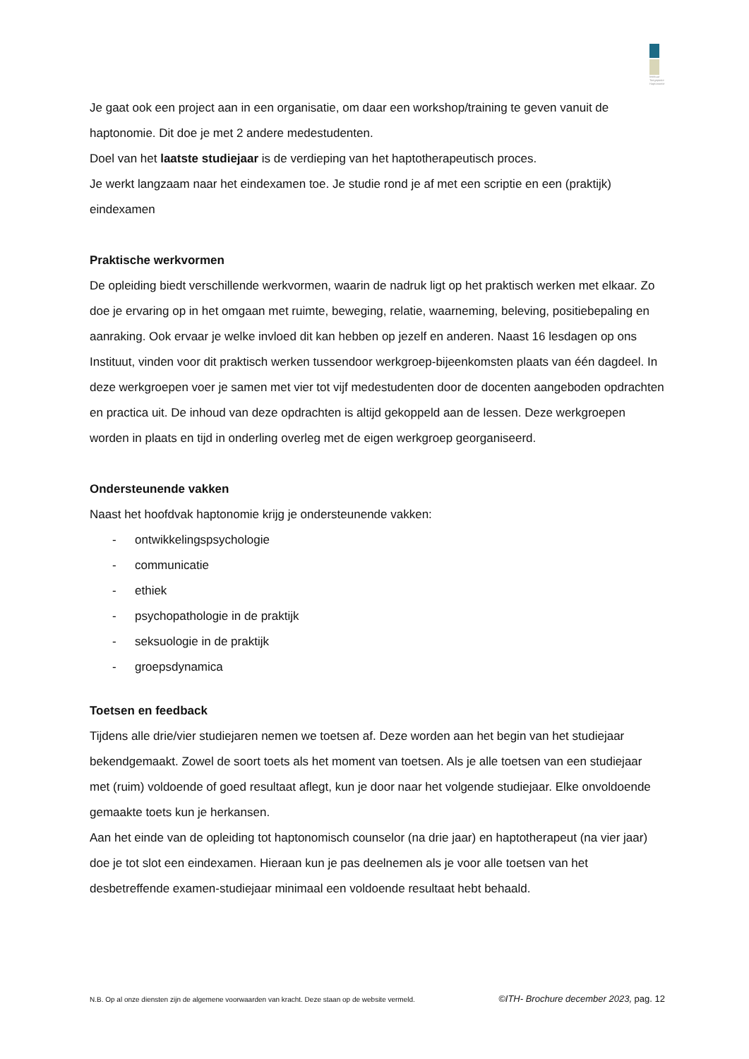Instituut Toegepaste Haptonomie
Je gaat ook een project aan in een organisatie, om daar een workshop/training te geven vanuit de haptonomie. Dit doe je met 2 andere medestudenten.
Doel van het laatste studiejaar is de verdieping van het haptotherapeutisch proces.
Je werkt langzaam naar het eindexamen toe. Je studie rond je af met een scriptie en een (praktijk) eindexamen
Praktische werkvormen
De opleiding biedt verschillende werkvormen, waarin de nadruk ligt op het praktisch werken met elkaar. Zo doe je ervaring op in het omgaan met ruimte, beweging, relatie, waarneming, beleving, positiebepaling en aanraking. Ook ervaar je welke invloed dit kan hebben op jezelf en anderen. Naast 16 lesdagen op ons Instituut, vinden voor dit praktisch werken tussendoor werkgroep-bijeenkomsten plaats van één dagdeel. In deze werkgroepen voer je samen met vier tot vijf medestudenten door de docenten aangeboden opdrachten en practica uit. De inhoud van deze opdrachten is altijd gekoppeld aan de lessen. Deze werkgroepen worden in plaats en tijd in onderling overleg met de eigen werkgroep georganiseerd.
Ondersteunende vakken
Naast het hoofdvak haptonomie krijg je ondersteunende vakken:
- ontwikkelingspsychologie
- communicatie
- ethiek
- psychopathologie in de praktijk
- seksuologie in de praktijk
- groepsdynamica
Toetsen en feedback
Tijdens alle drie/vier studiejaren nemen we toetsen af. Deze worden aan het begin van het studiejaar bekendgemaakt. Zowel de soort toets als het moment van toetsen. Als je alle toetsen van een studiejaar met (ruim) voldoende of goed resultaat aflegt, kun je door naar het volgende studiejaar. Elke onvoldoende gemaakte toets kun je herkansen.
Aan het einde van de opleiding tot haptonomisch counselor (na drie jaar) en haptotherapeut (na vier jaar) doe je tot slot een eindexamen. Hieraan kun je pas deelnemen als je voor alle toetsen van het desbetreffende examen-studiejaar minimaal een voldoende resultaat hebt behaald.
N.B. Op al onze diensten zijn de algemene voorwaarden van kracht. Deze staan op de website vermeld. ©ITH- Brochure december 2023, pag. 12